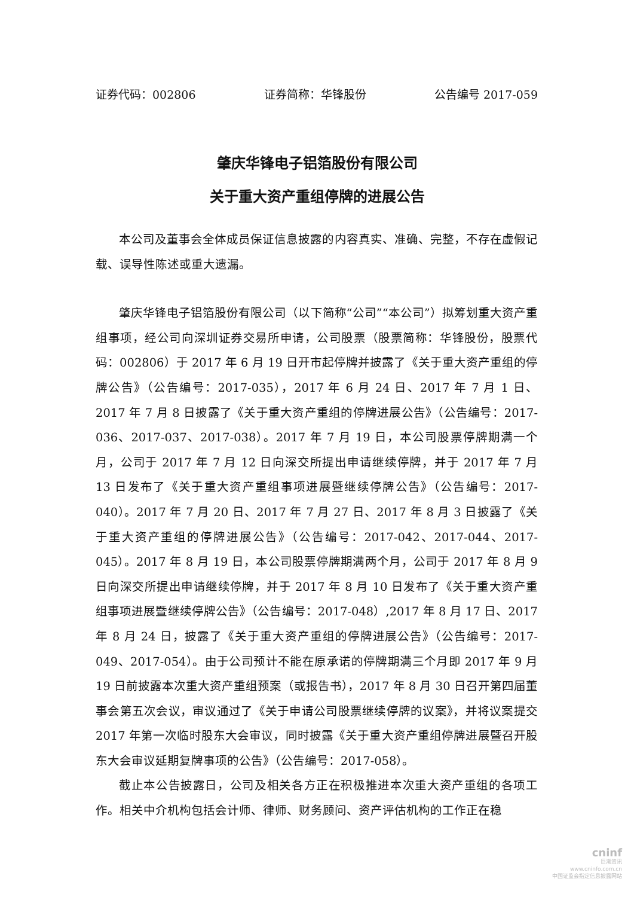证券代码：002806 证券简称：华锋股份 公告编号 2017-059
肇庆华锋电子铝箔股份有限公司
关于重大资产重组停牌的进展公告
本公司及董事会全体成员保证信息披露的内容真实、准确、完整，不存在虚假记载、误导性陈述或重大遗漏。
肇庆华锋电子铝箔股份有限公司（以下简称“公司”“本公司”）拟筹划重大资产重组事项，经公司向深圳证券交易所申请，公司股票（股票简称：华锋股份，股票代码：002806）于 2017 年 6 月 19 日开市起停牌并披露了《关于重大资产重组的停牌公告》（公告编号：2017-035），2017 年 6 月 24 日、2017 年 7 月 1 日、2017 年 7 月 8 日披露了《关于重大资产重组的停牌进展公告》（公告编号：2017-036、2017-037、2017-038）。2017 年 7 月 19 日，本公司股票停牌期满一个月，公司于 2017 年 7 月 12 日向深交所提出申请继续停牌，并于 2017 年 7 月 13 日发布了《关于重大资产重组事项进展暨继续停牌公告》（公告编号：2017-040）。2017 年 7 月 20 日、2017 年 7 月 27 日、2017 年 8 月 3 日披露了《关于重大资产重组的停牌进展公告》（公告编号：2017-042、2017-044、2017-045）。2017 年 8 月 19 日，本公司股票停牌期满两个月，公司于 2017 年 8 月 9 日向深交所提出申请继续停牌，并于 2017 年 8 月 10 日发布了《关于重大资产重组事项进展暨继续停牌公告》（公告编号：2017-048）,2017 年 8 月 17 日、2017 年 8 月 24 日，披露了《关于重大资产重组的停牌进展公告》（公告编号：2017-049、2017-054）。由于公司预计不能在原承诺的停牌期满三个月即 2017 年 9 月 19 日前披露本次重大资产重组预案（或报告书），2017 年 8 月 30 日召开第四届董事会第五次会议，审议通过了《关于申请公司股票继续停牌的议案》，并将议案提交 2017 年第一次临时股东大会审议，同时披露《关于重大资产重组停牌进展暨召开股东大会审议延期复牌事项的公告》（公告编号：2017-058）。
截止本公告披露日，公司及相关各方正在积极推进本次重大资产重组的各项工作。相关中介机构包括会计师、律师、财务顾问、资产评估机构的工作正在稳
cninf
巨潮资讯
www.cninfo.com.cn
中国证监会指定信息披露网站